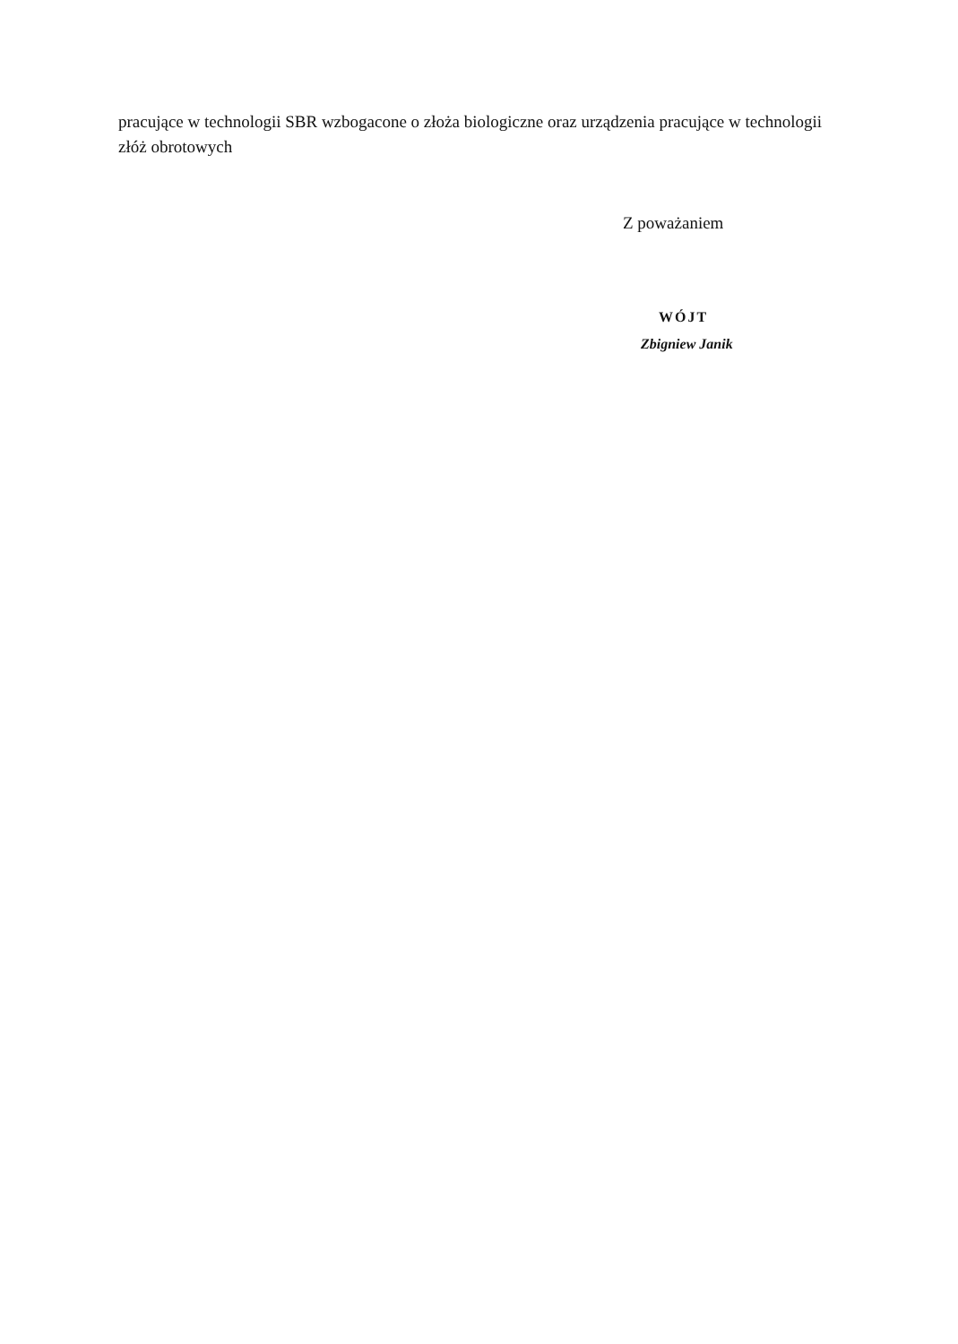pracujące w technologii SBR wzbogacone o złoża biologiczne oraz urządzenia pracujące w technologii złóż obrotowych
Z poważaniem
WÓJT
Zbigniew Janik